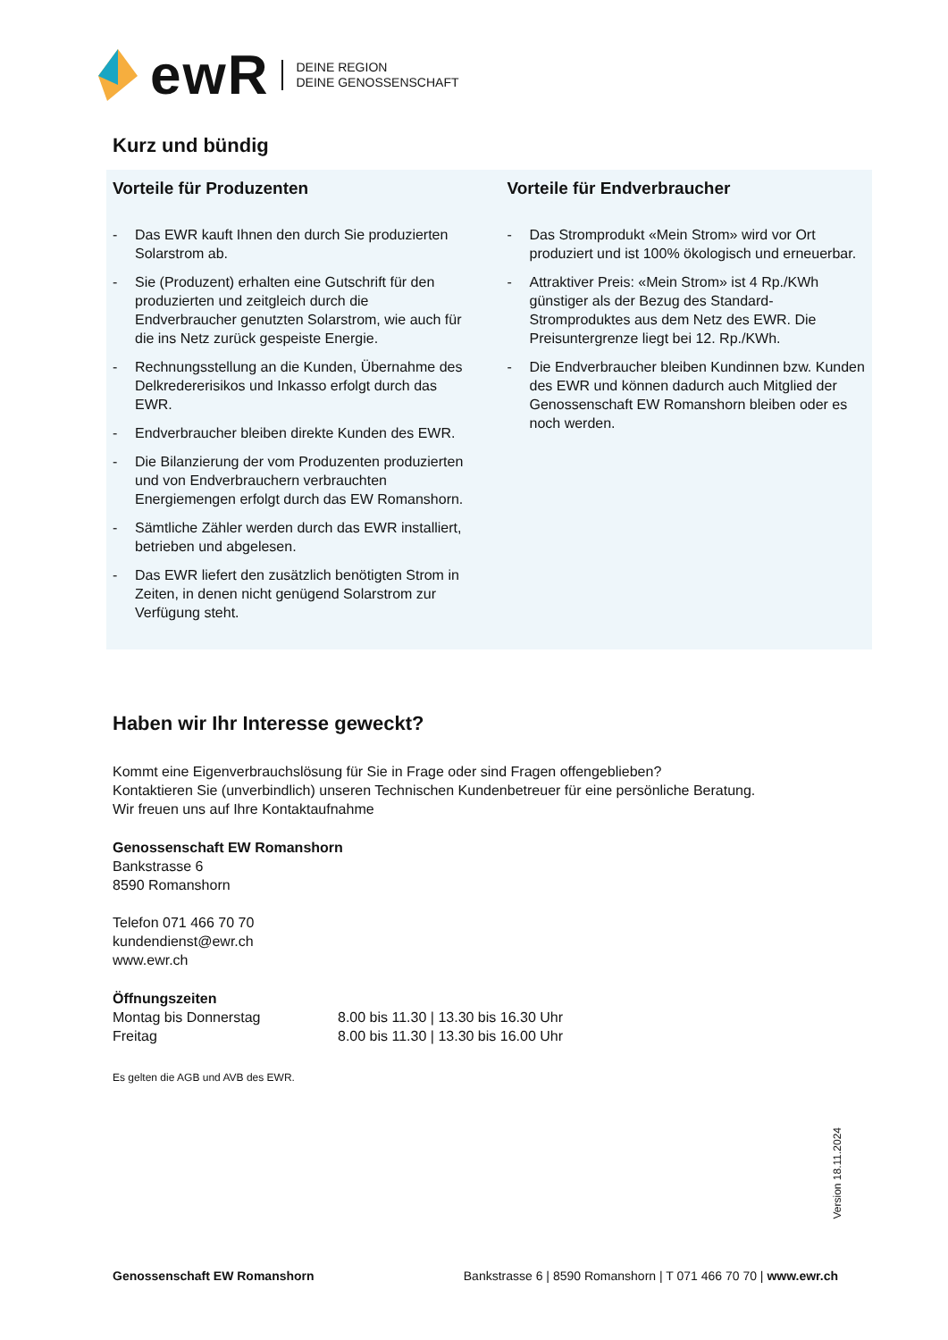ewR
DEINE REGION
DEINE GENOSSENSCHAFT
Kurz und bündig
Vorteile für Produzenten
- Das EWR kauft Ihnen den durch Sie produzierten Solarstrom ab.
- Sie (Produzent) erhalten eine Gutschrift für den produzierten und zeitgleich durch die Endverbraucher genutzten Solarstrom, wie auch für die ins Netz zurück gespeiste Energie.
- Rechnungsstellung an die Kunden, Übernahme des Delkredererisikos und Inkasso erfolgt durch das EWR.
- Endverbraucher bleiben direkte Kunden des EWR.
- Die Bilanzierung der vom Produzenten produzierten und von Endverbrauchern verbrauchten Energiemengen erfolgt durch das EW Romanshorn.
- Sämtliche Zähler werden durch das EWR installiert, betrieben und abgelesen.
- Das EWR liefert den zusätzlich benötigten Strom in Zeiten, in denen nicht genügend Solarstrom zur Verfügung steht.
Vorteile für Endverbraucher
- Das Stromprodukt «Mein Strom» wird vor Ort produziert und ist 100% ökologisch und erneuerbar.
- Attraktiver Preis: «Mein Strom» ist 4 Rp./KWh günstiger als der Bezug des Standard-Stromproduktes aus dem Netz des EWR. Die Preisuntergrenze liegt bei 12. Rp./KWh.
- Die Endverbraucher bleiben Kundinnen bzw. Kunden des EWR und können dadurch auch Mitglied der Genossenschaft EW Romanshorn bleiben oder es noch werden.
Haben wir Ihr Interesse geweckt?
Kommt eine Eigenverbrauchslösung für Sie in Frage oder sind Fragen offengeblieben?
Kontaktieren Sie (unverbindlich) unseren Technischen Kundenbetreuer für eine persönliche Beratung.
Wir freuen uns auf Ihre Kontaktaufnahme
Genossenschaft EW Romanshorn
Bankstrasse 6
8590 Romanshorn
Telefon 071 466 70 70
kundendienst@ewr.ch
www.ewr.ch
Öffnungszeiten
Montag bis Donnerstag
Freitag 8.00 bis 11.30 | 13.30 bis 16.30 Uhr
8.00 bis 11.30 | 13.30 bis 16.00 Uhr
Es gelten die AGB und AVB des EWR.
Version 18.11.2024
Genossenschaft EW Romanshorn Bankstrasse 6 | 8590 Romanshorn | T 071 466 70 70 | www.ewr.ch